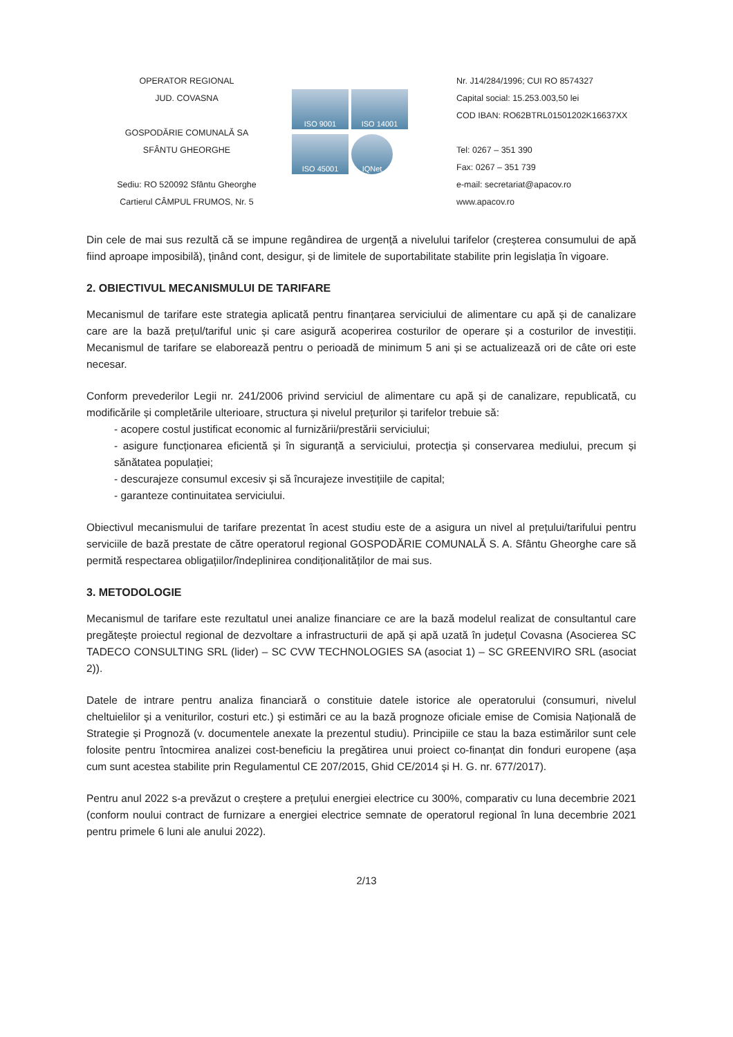OPERATOR REGIONAL
JUD. COVASNA
GOSPODĂRIE COMUNALĂ SA
SFÂNTU GHEORGHE
Sediu: RO 520092 Sfântu Gheorghe
Cartierul CÂMPUL FRUMOS, Nr. 5
ISO 9001 ISO 14001
ISO 45001 IQNet
Nr. J14/284/1996; CUI RO 8574327
Capital social: 15.253.003,50 lei
COD IBAN: RO62BTRL01501202K16637XX
Tel: 0267 – 351 390
Fax: 0267 – 351 739
e-mail: secretariat@apacov.ro
www.apacov.ro
Din cele de mai sus rezultă că se impune regândirea de urgență a nivelului tarifelor (creșterea consumului de apă fiind aproape imposibilă), ținând cont, desigur, și de limitele de suportabilitate stabilite prin legislația în vigoare.
2. OBIECTIVUL MECANISMULUI DE TARIFARE
Mecanismul de tarifare este strategia aplicată pentru finanțarea serviciului de alimentare cu apă și de canalizare care are la bază prețul/tariful unic și care asigură acoperirea costurilor de operare și a costurilor de investiții. Mecanismul de tarifare se elaborează pentru o perioadă de minimum 5 ani și se actualizează ori de câte ori este necesar.
Conform prevederilor Legii nr. 241/2006 privind serviciul de alimentare cu apă și de canalizare, republicată, cu modificările și completările ulterioare, structura și nivelul prețurilor și tarifelor trebuie să:
- acopere costul justificat economic al furnizării/prestării serviciului;
- asigure funcționarea eficientă și în siguranță a serviciului, protecția și conservarea mediului, precum și sănătatea populației;
- descurajeze consumul excesiv și să încurajeze investițiile de capital;
- garanteze continuitatea serviciului.
Obiectivul mecanismului de tarifare prezentat în acest studiu este de a asigura un nivel al prețului/tarifului pentru serviciile de bază prestate de către operatorul regional GOSPODĂRIE COMUNALĂ S. A. Sfântu Gheorghe care să permită respectarea obligațiilor/îndeplinirea condiționalităților de mai sus.
3. METODOLOGIE
Mecanismul de tarifare este rezultatul unei analize financiare ce are la bază modelul realizat de consultantul care pregătește proiectul regional de dezvoltare a infrastructurii de apă și apă uzată în județul Covasna (Asocierea SC TADECO CONSULTING SRL (lider) – SC CVW TECHNOLOGIES SA (asociat 1) – SC GREENVIRO SRL (asociat 2)).
Datele de intrare pentru analiza financiară o constituie datele istorice ale operatorului (consumuri, nivelul cheltuielilor și a veniturilor, costuri etc.) și estimări ce au la bază prognoze oficiale emise de Comisia Națională de Strategie și Prognoză (v. documentele anexate la prezentul studiu). Principiile ce stau la baza estimărilor sunt cele folosite pentru întocmirea analizei cost-beneficiu la pregătirea unui proiect co-finanțat din fonduri europene (așa cum sunt acestea stabilite prin Regulamentul CE 207/2015, Ghid CE/2014 și H. G. nr. 677/2017).
Pentru anul 2022 s-a prevăzut o creștere a prețului energiei electrice cu 300%, comparativ cu luna decembrie 2021 (conform noului contract de furnizare a energiei electrice semnate de operatorul regional în luna decembrie 2021 pentru primele 6 luni ale anului 2022).
2/13